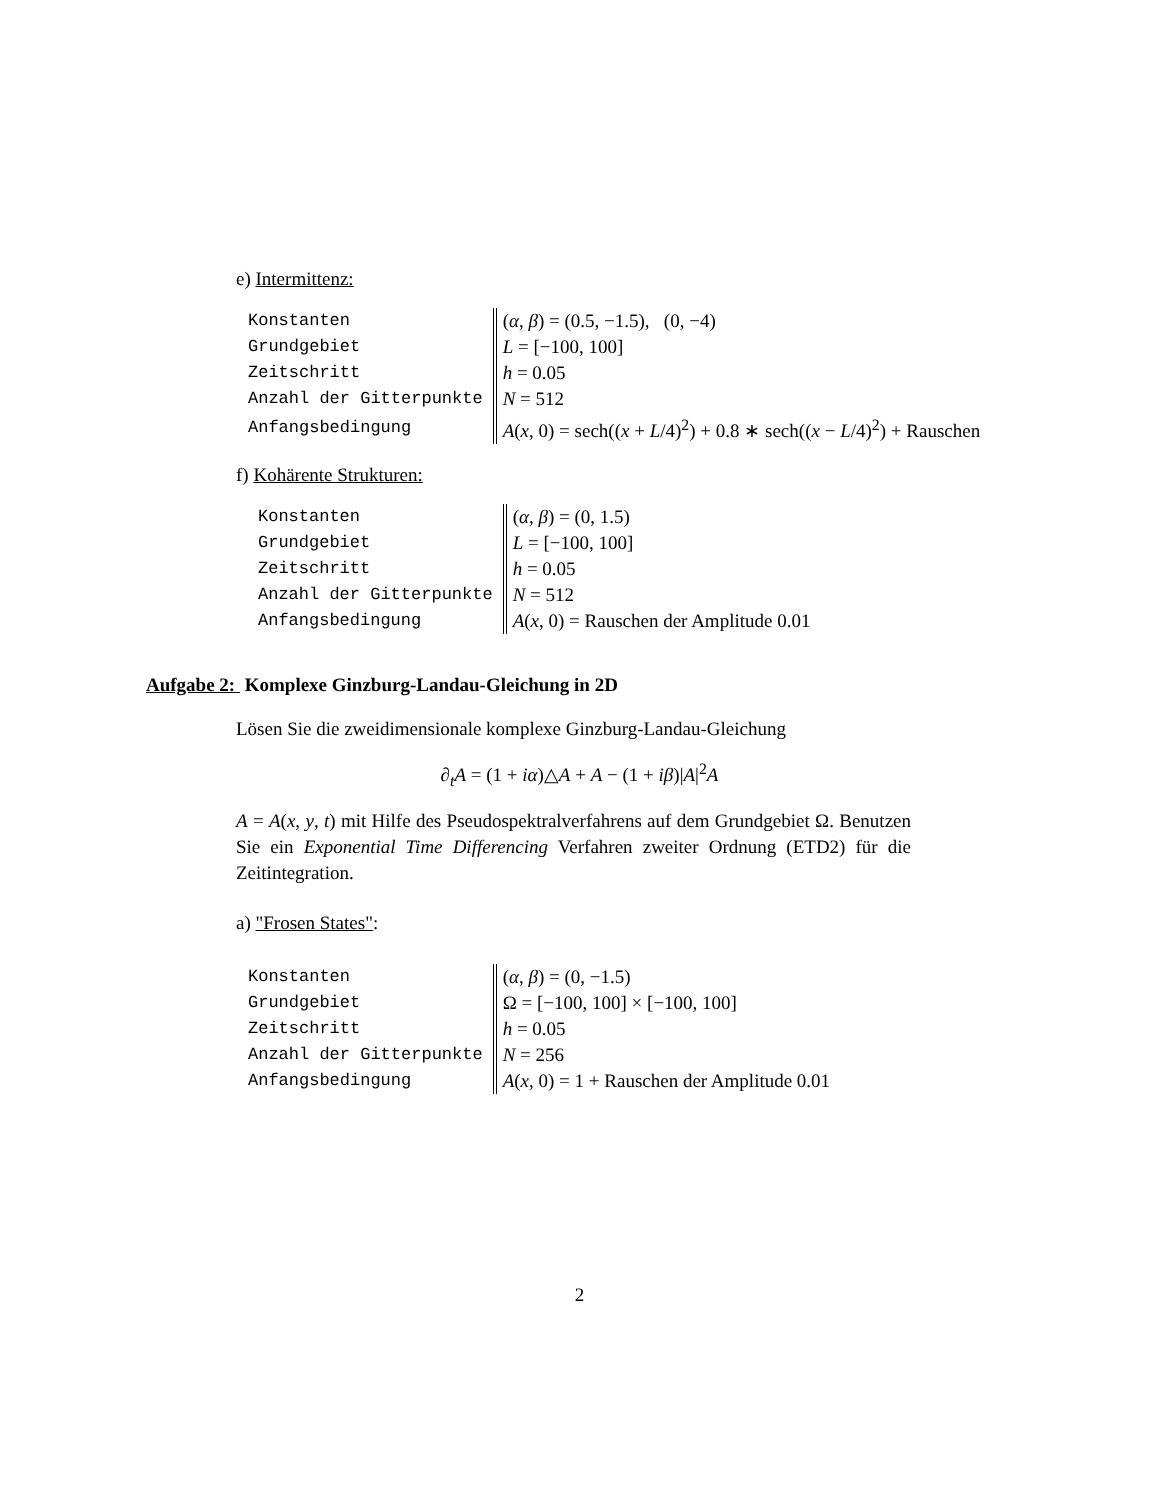e) Intermittenz:
| Konstanten | ( α , β ) = (0.5, −1.5), (0, −4) |
| Grundgebiet | L = [−100, 100] |
| Zeitschritt | h = 0.05 |
| Anzahl der Gitterpunkte | N = 512 |
| Anfangsbedingung | A ( x , 0) = sech(( x + L /4)<sup>2</sup>) + 0.8 ∗ sech(( x − L /4)<sup>2</sup>) + Rauschen |
f) Kohärente Strukturen:
| Konstanten | ( α , β ) = (0, 1.5) |
| Grundgebiet | L = [−100, 100] |
| Zeitschritt | h = 0.05 |
| Anzahl der Gitterpunkte | N = 512 |
| Anfangsbedingung | A ( x , 0) = Rauschen der Amplitude 0.01 |
Aufgabe 2: Komplexe Ginzburg-Landau-Gleichung in 2D
Lösen Sie die zweidimensionale komplexe Ginzburg-Landau-Gleichung
∂<sub>t</sub>A = (1 + iα)△A + A − (1 + iβ)|A|<sup>2</sup>A
A = A(x, y, t) mit Hilfe des Pseudospektralverfahrens auf dem Grundgebiet Ω. Benutzen Sie ein Exponential Time Differencing Verfahren zweiter Ordnung (ETD2) für die Zeitintegration.
a) "Frosen States":
| Konstanten | ( α , β ) = (0, −1.5) |
| Grundgebiet | Ω = [−100, 100] × [−100, 100] |
| Zeitschritt | h = 0.05 |
| Anzahl der Gitterpunkte | N = 256 |
| Anfangsbedingung | A ( x , 0) = 1 + Rauschen der Amplitude 0.01 |
2